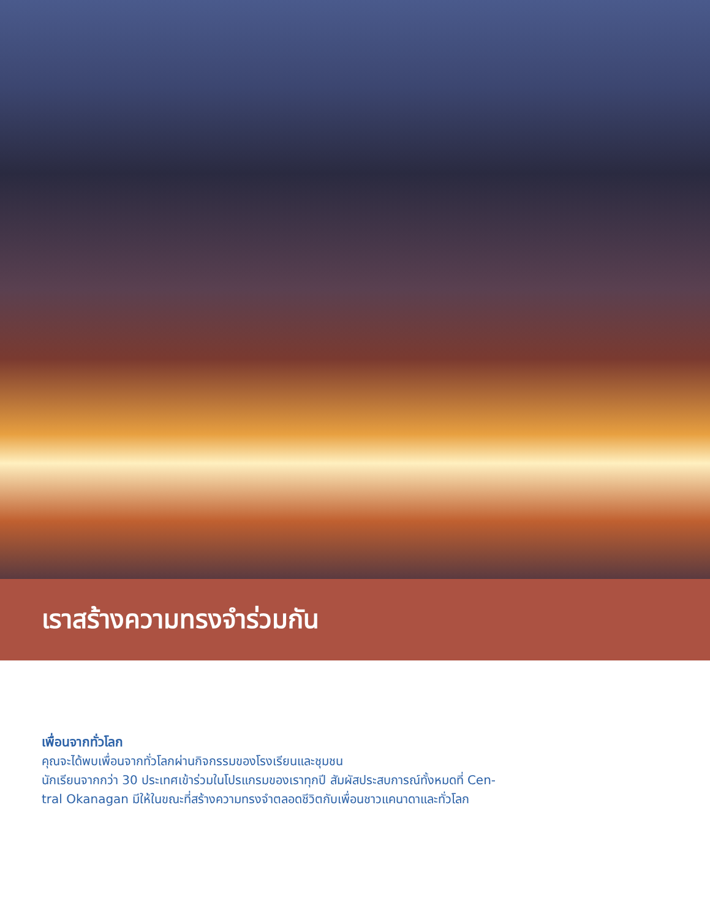เราสร้างความทรงจำร่วมกัน
เพื่อนจากทั่วโลก
คุณจะได้พบเพื่อนจากทั่วโลกผ่านกิจกรรมของโรงเรียนและชุมชน
นักเรียนจากกว่า 30 ประเทศเข้าร่วมในโปรแกรมของเราทุกปี สัมผัสประสบการณ์ทั้งหมดที่ Cen-
tral Okanagan มีให้ในขณะที่สร้างความทรงจำตลอดชีวิตกับเพื่อนชาวแคนาดาและทั่วโลก